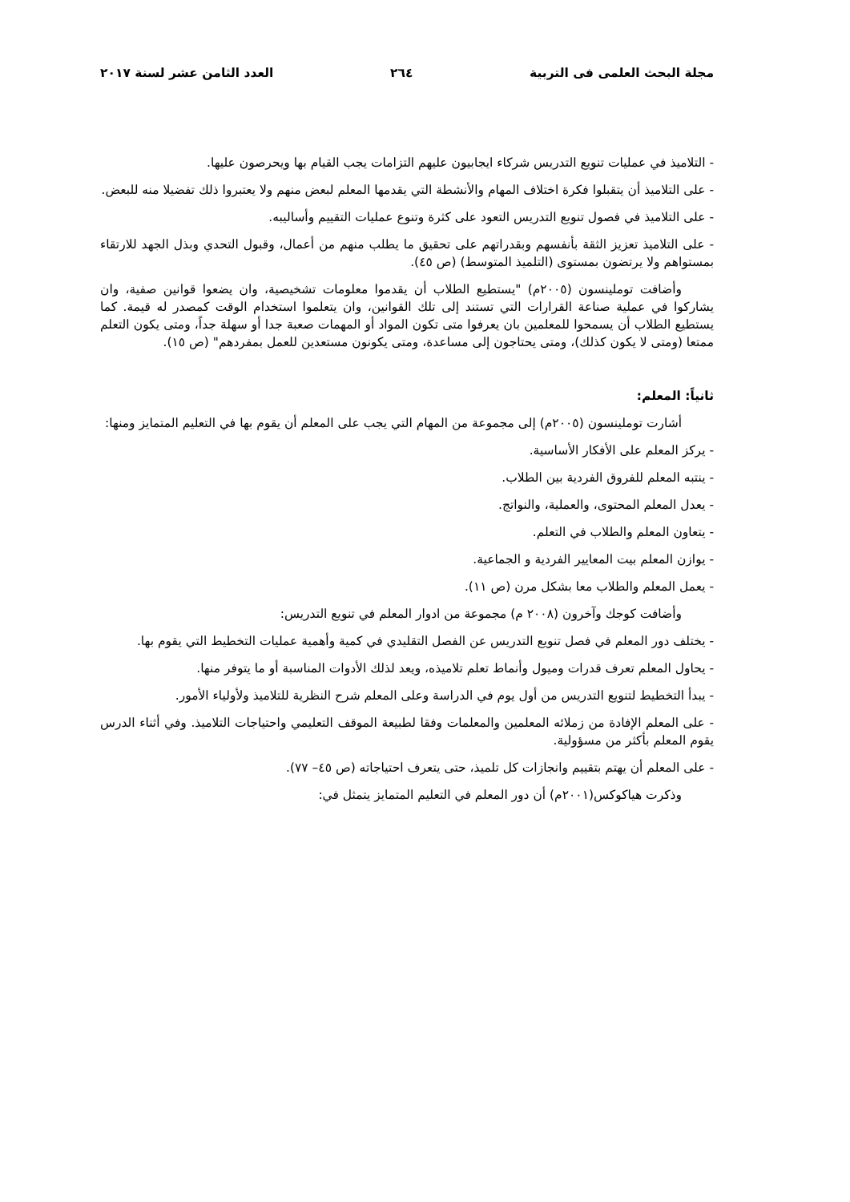مجلة البحث العلمى فى التربية ٢٦٤ العدد الثامن عشر لسنة ٢٠١٧
- التلاميذ في عمليات تنويع التدريس شركاء ايجابيون عليهم التزامات يجب القيام بها ويحرصون عليها.
- على التلاميذ أن يتقبلوا فكرة اختلاف المهام والأنشطة التي يقدمها المعلم لبعض منهم ولا يعتبروا ذلك تفضيلا منه للبعض.
- على التلاميذ في فصول تنويع التدريس التعود على كثرة وتنوع عمليات التقييم وأساليبه.
- على التلاميذ تعزيز الثقة بأنفسهم وبقدراتهم على تحقيق ما يطلب منهم من أعمال، وقبول التحدي وبذل الجهد للارتقاء بمستواهم ولا يرتضون بمستوى (التلميذ المتوسط) (ص ٤٥).
وأضافت توملينسون (٢٠٠٥م) "يستطيع الطلاب أن يقدموا معلومات تشخيصية، وان يضعوا قوانين صفية، وان يشاركوا في عملية صناعة القرارات التي تستند إلى تلك القوانين، وان يتعلموا استخدام الوقت كمصدر له قيمة. كما يستطيع الطلاب أن يسمحوا للمعلمين بان يعرفوا متى تكون المواد أو المهمات صعبة جدا أو سهلة جداً، ومتى يكون التعلم ممتعا (ومتى لا يكون كذلك)، ومتى يحتاجون إلى مساعدة، ومتى يكونون مستعدين للعمل بمفردهم" (ص ١٥).
ثانياً: المعلم:
أشارت توملينسون (٢٠٠٥م) إلى مجموعة من المهام التي يجب على المعلم أن يقوم بها في التعليم المتمايز ومنها:
- يركز المعلم على الأفكار الأساسية.
- ينتبه المعلم للفروق الفردية بين الطلاب.
- يعدل المعلم المحتوى، والعملية، والنواتج.
- يتعاون المعلم والطلاب في التعلم.
- يوازن المعلم بيت المعايير الفردية و الجماعية.
- يعمل المعلم والطلاب معا بشكل مرن (ص ١١).
وأضافت كوجك وآخرون (٢٠٠٨ م) مجموعة من ادوار المعلم في تنويع التدريس:
- يختلف دور المعلم في فصل تنويع التدريس عن الفصل التقليدي في كمية وأهمية عمليات التخطيط التي يقوم بها.
- يحاول المعلم تعرف قدرات وميول وأنماط تعلم تلاميذه، ويعد لذلك الأدوات المناسبة أو ما يتوفر منها.
- يبدأ التخطيط لتنويع التدريس من أول يوم في الدراسة وعلى المعلم شرح النظرية للتلاميذ ولأولياء الأمور.
- على المعلم الإفادة من زملائه المعلمين والمعلمات وفقا لطبيعة الموقف التعليمي واحتياجات التلاميذ. وفي أثناء الدرس يقوم المعلم بأكثر من مسؤولية.
- على المعلم أن يهتم بتقييم وانجازات كل تلميذ، حتى يتعرف احتياجاته (ص ٤٥– ٧٧).
وذكرت هياكوكس(٢٠٠١م) أن دور المعلم في التعليم المتمايز يتمثل في: